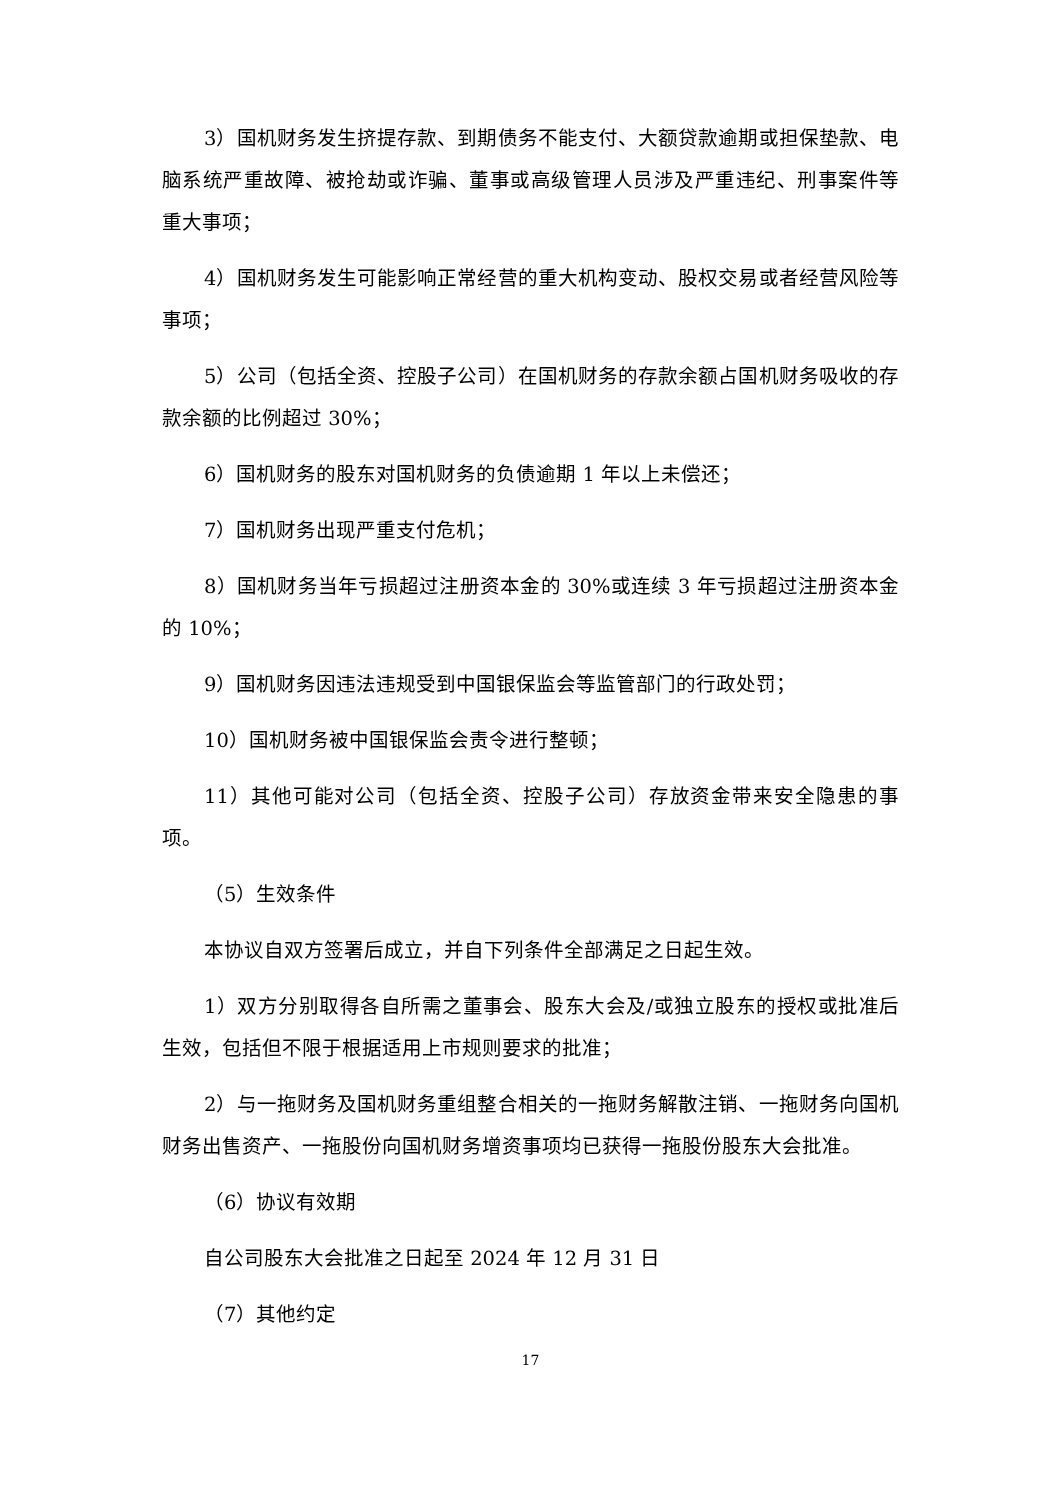3）国机财务发生挤提存款、到期债务不能支付、大额贷款逾期或担保垫款、电脑系统严重故障、被抢劫或诈骗、董事或高级管理人员涉及严重违纪、刑事案件等重大事项；
4）国机财务发生可能影响正常经营的重大机构变动、股权交易或者经营风险等事项；
5）公司（包括全资、控股子公司）在国机财务的存款余额占国机财务吸收的存款余额的比例超过 30%；
6）国机财务的股东对国机财务的负债逾期 1 年以上未偿还；
7）国机财务出现严重支付危机；
8）国机财务当年亏损超过注册资本金的 30%或连续 3 年亏损超过注册资本金的 10%；
9）国机财务因违法违规受到中国银保监会等监管部门的行政处罚；
10）国机财务被中国银保监会责令进行整顿；
11）其他可能对公司（包括全资、控股子公司）存放资金带来安全隐患的事项。
（5）生效条件
本协议自双方签署后成立，并自下列条件全部满足之日起生效。
1）双方分别取得各自所需之董事会、股东大会及/或独立股东的授权或批准后生效，包括但不限于根据适用上市规则要求的批准；
2）与一拖财务及国机财务重组整合相关的一拖财务解散注销、一拖财务向国机财务出售资产、一拖股份向国机财务增资事项均已获得一拖股份股东大会批准。
（6）协议有效期
自公司股东大会批准之日起至 2024 年 12 月 31 日
（7）其他约定
17